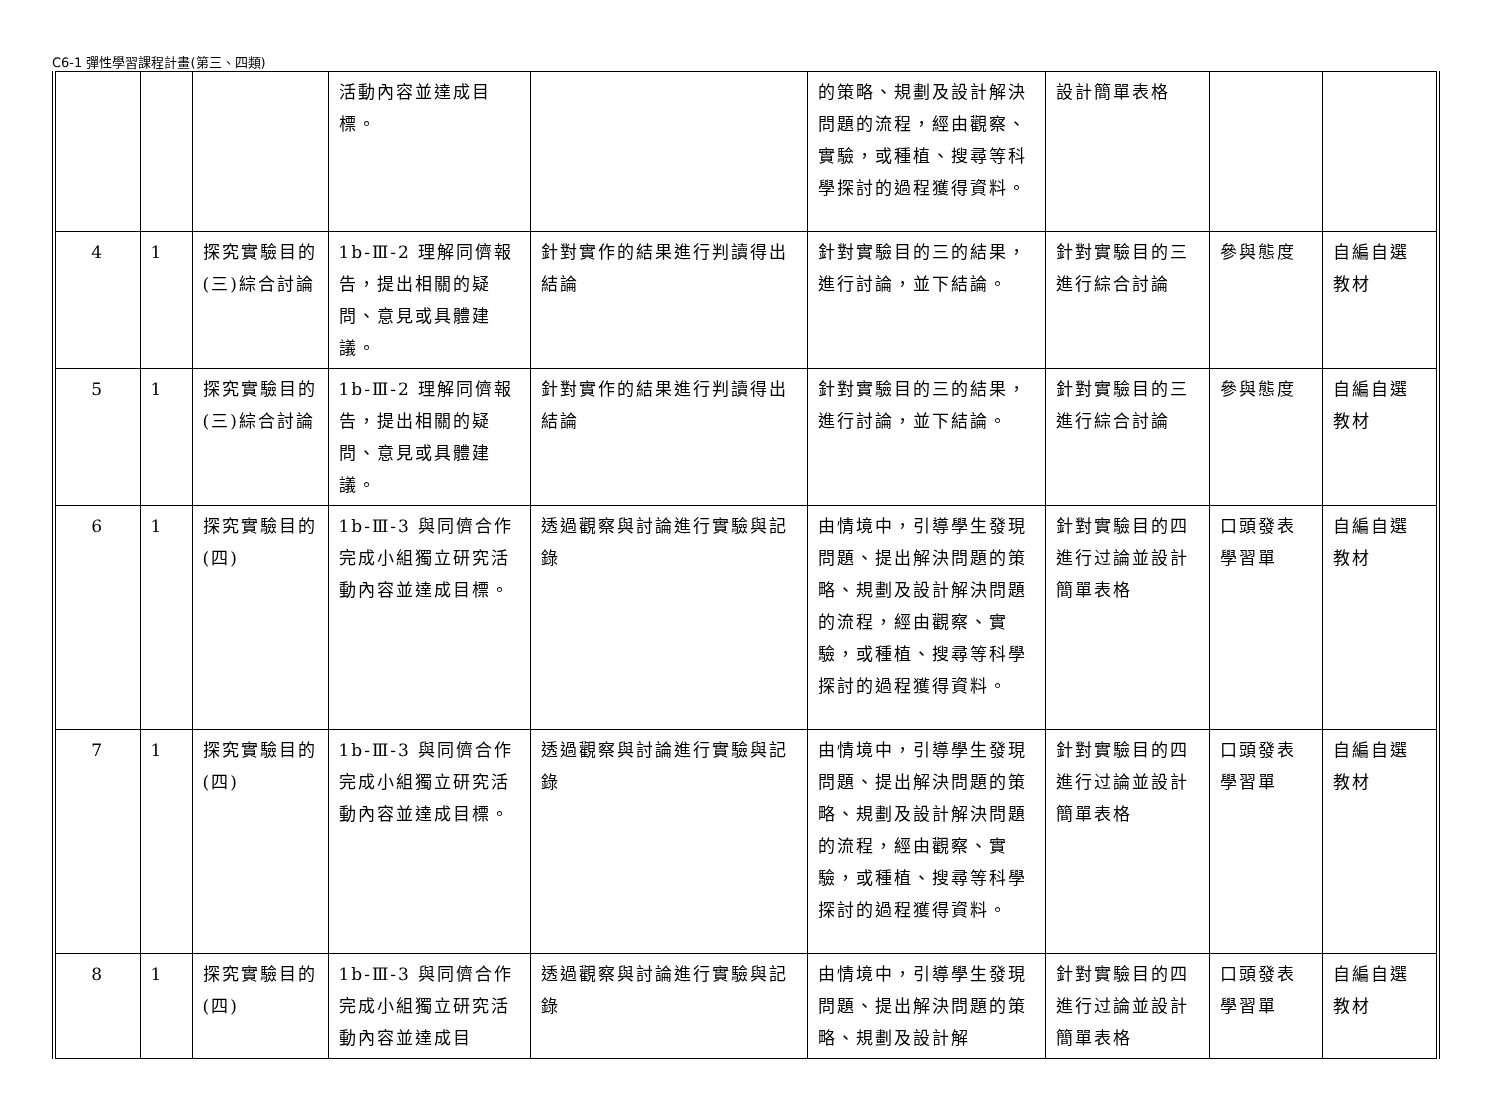C6-1 彈性學習課程計畫(第三、四類)
| | | | 活動內容並達成目標。 | | 的策略、規劃及設計解決問題的流程，經由觀察、實驗，或種植、搜尋等科學探討的過程獲得資料。 | 設計簡單表格 | | |
| 4 | 1 | 探究實驗目的(三)綜合討論 | 1b-Ⅲ-2 理解同儕報告，提出相關的疑問、意見或具體建議。 | 針對實作的結果進行判讀得出結論 | 針對實驗目的三的結果，進行討論，並下結論。 | 針對實驗目的三進行綜合討論 | 參與態度 | 自編自選教材 |
| 5 | 1 | 探究實驗目的(三)綜合討論 | 1b-Ⅲ-2 理解同儕報告，提出相關的疑問、意見或具體建議。 | 針對實作的結果進行判讀得出結論 | 針對實驗目的三的結果，進行討論，並下結論。 | 針對實驗目的三進行綜合討論 | 參與態度 | 自編自選教材 |
| 6 | 1 | 探究實驗目的(四) | 1b-Ⅲ-3 與同儕合作完成小組獨立研究活動內容並達成目標。 | 透過觀察與討論進行實驗與記錄 | 由情境中，引導學生發現問題、提出解決問題的策略、規劃及設計解決問題的流程，經由觀察、實驗，或種植、搜尋等科學探討的過程獲得資料。 | 針對實驗目的四進行过論並設計簡單表格 | 口頭發表學習單 | 自編自選教材 |
| 7 | 1 | 探究實驗目的(四) | 1b-Ⅲ-3 與同儕合作完成小組獨立研究活動內容並達成目標。 | 透過觀察與討論進行實驗與記錄 | 由情境中，引導學生發現問題、提出解決問題的策略、規劃及設計解決問題的流程，經由觀察、實驗，或種植、搜尋等科學探討的過程獲得資料。 | 針對實驗目的四進行过論並設計簡單表格 | 口頭發表學習單 | 自編自選教材 |
| 8 | 1 | 探究實驗目的(四) | 1b-Ⅲ-3 與同儕合作完成小組獨立研究活動內容並達成目 | 透過觀察與討論進行實驗與記錄 | 由情境中，引導學生發現問題、提出解決問題的策略、規劃及設計解 | 針對實驗目的四進行过論並設計簡單表格 | 口頭發表學習單 | 自編自選教材 |